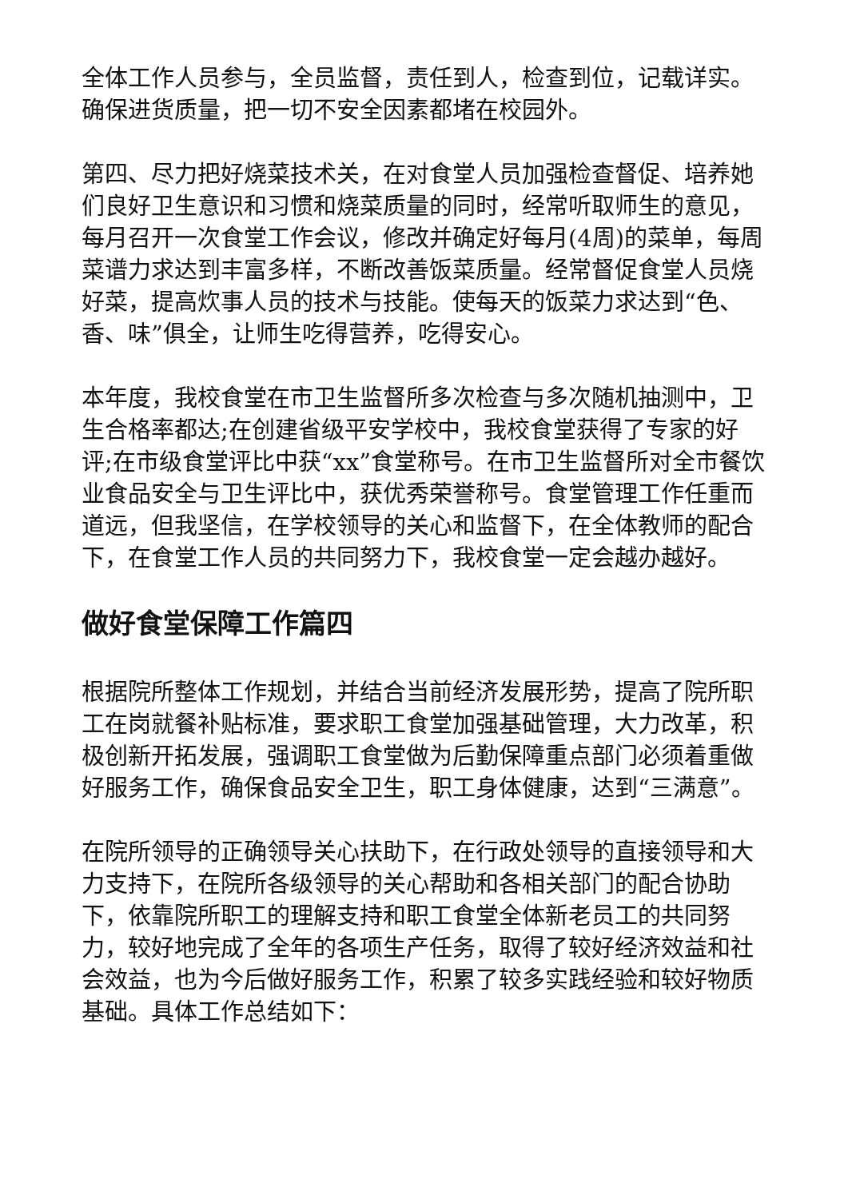全体工作人员参与，全员监督，责任到人，检查到位，记载详实。确保进货质量，把一切不安全因素都堵在校园外。
第四、尽力把好烧菜技术关，在对食堂人员加强检查督促、培养她们良好卫生意识和习惯和烧菜质量的同时，经常听取师生的意见，每月召开一次食堂工作会议，修改并确定好每月(4周)的菜单，每周菜谱力求达到丰富多样，不断改善饭菜质量。经常督促食堂人员烧好菜，提高炊事人员的技术与技能。使每天的饭菜力求达到“色、香、味”俱全，让师生吃得营养，吃得安心。
本年度，我校食堂在市卫生监督所多次检查与多次随机抽测中，卫生合格率都达;在创建省级平安学校中，我校食堂获得了专家的好评;在市级食堂评比中获“xx”食堂称号。在市卫生监督所对全市餐饮业食品安全与卫生评比中，获优秀荣誉称号。食堂管理工作任重而道远，但我坚信，在学校领导的关心和监督下，在全体教师的配合下，在食堂工作人员的共同努力下，我校食堂一定会越办越好。
做好食堂保障工作篇四
根据院所整体工作规划，并结合当前经济发展形势，提高了院所职工在岗就餐补贴标准，要求职工食堂加强基础管理，大力改革，积极创新开拓发展，强调职工食堂做为后勤保障重点部门必须着重做好服务工作，确保食品安全卫生，职工身体健康，达到“三满意”。
在院所领导的正确领导关心扶助下，在行政处领导的直接领导和大力支持下，在院所各级领导的关心帮助和各相关部门的配合协助下，依靠院所职工的理解支持和职工食堂全体新老员工的共同努力，较好地完成了全年的各项生产任务，取得了较好经济效益和社会效益，也为今后做好服务工作，积累了较多实践经验和较好物质基础。具体工作总结如下：